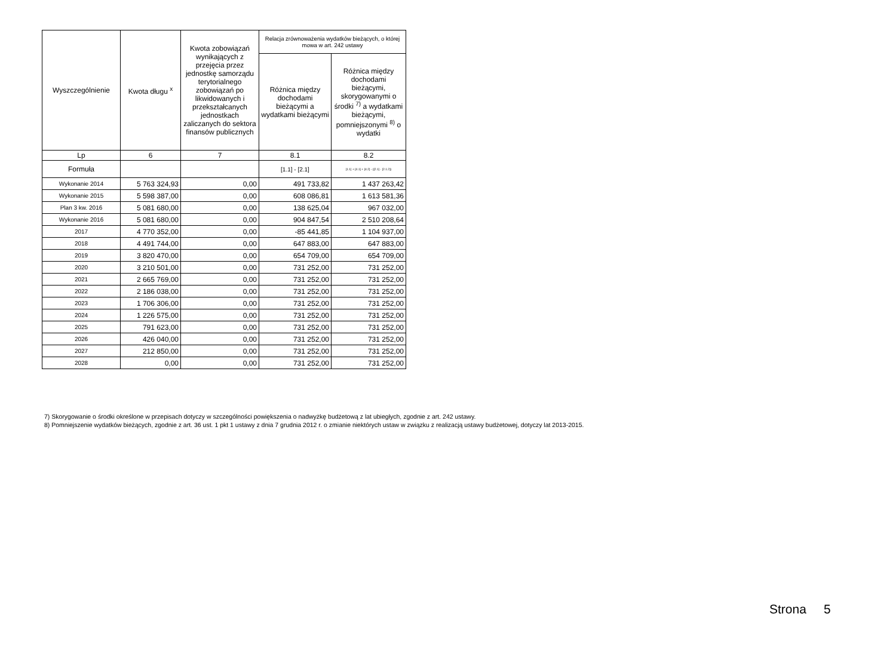| Wyszczególnienie | Kwota długu <sup>x</sup> | Kwota zobowiązań wynikających z przejęcia przez jednostkę samorządu terytorialnego zobowiązań po likwidowanych i przekształcanych jednostkach zaliczanych do sektora finansów publicznych | Relacja zrównoważenia wydatków bieżących, o której mowa w art. 242 ustawy | |
| --- | --- | --- | --- | --- |
| | | | Różnica między dochodami bieżącymi a wydatkami bieżącymi | Różnica między dochodami bieżącymi, skorygowanymi o środki <sup>7)</sup> a wydatkami bieżącymi, pomniejszonymi <sup>8)</sup> o wydatki |
| Lp | 6 | 7 | 8.1 | 8.2 |
| Formuła | | | [1.1] - [2.1] | [1.1] + [4.1] + [4.2] - ([2.1] - [2.1.2]) |
| Wykonanie 2014 | 5 763 324,93 | 0,00 | 491 733,82 | 1 437 263,42 |
| Wykonanie 2015 | 5 598 387,00 | 0,00 | 608 086,81 | 1 613 581,36 |
| Plan 3 kw. 2016 | 5 081 680,00 | 0,00 | 138 625,04 | 967 032,00 |
| Wykonanie 2016 | 5 081 680,00 | 0,00 | 904 847,54 | 2 510 208,64 |
| 2017 | 4 770 352,00 | 0,00 | -85 441,85 | 1 104 937,00 |
| 2018 | 4 491 744,00 | 0,00 | 647 883,00 | 647 883,00 |
| 2019 | 3 820 470,00 | 0,00 | 654 709,00 | 654 709,00 |
| 2020 | 3 210 501,00 | 0,00 | 731 252,00 | 731 252,00 |
| 2021 | 2 665 769,00 | 0,00 | 731 252,00 | 731 252,00 |
| 2022 | 2 186 038,00 | 0,00 | 731 252,00 | 731 252,00 |
| 2023 | 1 706 306,00 | 0,00 | 731 252,00 | 731 252,00 |
| 2024 | 1 226 575,00 | 0,00 | 731 252,00 | 731 252,00 |
| 2025 | 791 623,00 | 0,00 | 731 252,00 | 731 252,00 |
| 2026 | 426 040,00 | 0,00 | 731 252,00 | 731 252,00 |
| 2027 | 212 850,00 | 0,00 | 731 252,00 | 731 252,00 |
| 2028 | 0,00 | 0,00 | 731 252,00 | 731 252,00 |
7) Skorygowanie o środki określone w przepisach dotyczy w szczególności powiększenia o nadwyżkę budżetową z lat ubiegłych, zgodnie z art. 242 ustawy.
8) Pomniejszenie wydatków bieżących, zgodnie z art. 36 ust. 1 pkt 1 ustawy z dnia 7 grudnia 2012 r. o zmianie niektórych ustaw w związku z realizacją ustawy budżetowej, dotyczy lat 2013-2015.
Strona 5